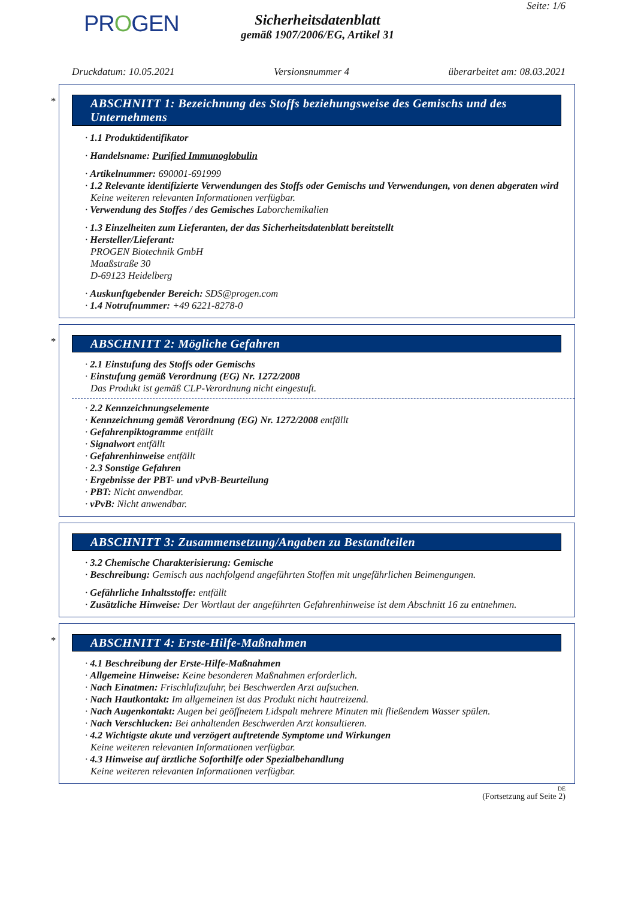PROGEN
Sicherheitsdatenblatt
gemäß 1907/2006/EG, Artikel 31
Seite: 1/6
Druckdatum: 10.05.2021 Versionsnummer 4 überarbeitet am: 08.03.2021
*
ABSCHNITT 1: Bezeichnung des Stoffs beziehungsweise des Gemischs und des Unternehmens
· 1.1 Produktidentifikator
· Handelsname: Purified Immunoglobulin
· Artikelnummer: 690001-691999
· 1.2 Relevante identifizierte Verwendungen des Stoffs oder Gemischs und Verwendungen, von denen abgeraten wird
Keine weiteren relevanten Informationen verfügbar.
· Verwendung des Stoffes / des Gemisches Laborchemikalien
· 1.3 Einzelheiten zum Lieferanten, der das Sicherheitsdatenblatt bereitstellt
· Hersteller/Lieferant:
PROGEN Biotechnik GmbH
Maaßstraße 30
D-69123 Heidelberg
· Auskunftgebender Bereich: SDS@progen.com
· 1.4 Notrufnummer: +49 6221-8278-0
*
ABSCHNITT 2: Mögliche Gefahren
· 2.1 Einstufung des Stoffs oder Gemischs
· Einstufung gemäß Verordnung (EG) Nr. 1272/2008
Das Produkt ist gemäß CLP-Verordnung nicht eingestuft.
· 2.2 Kennzeichnungselemente
· Kennzeichnung gemäß Verordnung (EG) Nr. 1272/2008 entfällt
· Gefahrenpiktogramme entfällt
· Signalwort entfällt
· Gefahrenhinweise entfällt
· 2.3 Sonstige Gefahren
· Ergebnisse der PBT- und vPvB-Beurteilung
· PBT: Nicht anwendbar.
· vPvB: Nicht anwendbar.
ABSCHNITT 3: Zusammensetzung/Angaben zu Bestandteilen
· 3.2 Chemische Charakterisierung: Gemische
· Beschreibung: Gemisch aus nachfolgend angeführten Stoffen mit ungefährlichen Beimengungen.
· Gefährliche Inhaltsstoffe: entfällt
· Zusätzliche Hinweise: Der Wortlaut der angeführten Gefahrenhinweise ist dem Abschnitt 16 zu entnehmen.
*
ABSCHNITT 4: Erste-Hilfe-Maßnahmen
· 4.1 Beschreibung der Erste-Hilfe-Maßnahmen
· Allgemeine Hinweise: Keine besonderen Maßnahmen erforderlich.
· Nach Einatmen: Frischluftzufuhr, bei Beschwerden Arzt aufsuchen.
· Nach Hautkontakt: Im allgemeinen ist das Produkt nicht hautreizend.
· Nach Augenkontakt: Augen bei geöffnetem Lidspalt mehrere Minuten mit fließendem Wasser spülen.
· Nach Verschlucken: Bei anhaltenden Beschwerden Arzt konsultieren.
· 4.2 Wichtigste akute und verzögert auftretende Symptome und Wirkungen
Keine weiteren relevanten Informationen verfügbar.
· 4.3 Hinweise auf ärztliche Soforthilfe oder Spezialbehandlung
Keine weiteren relevanten Informationen verfügbar.
DE
(Fortsetzung auf Seite 2)